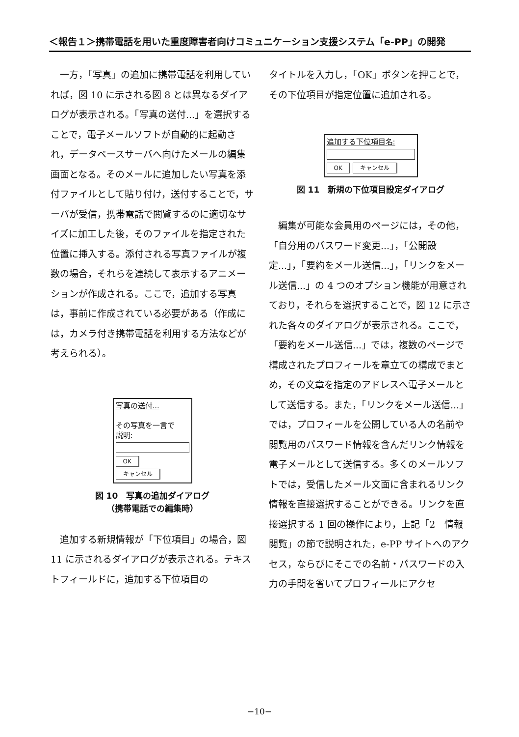＜報告１＞携帯電話を用いた重度障害者向けコミュニケーション支援システム「e-PP」の開発
一方，「写真」の追加に携帯電話を利用していれば，図 10 に示される図 8 とは異なるダイアログが表示される。「写真の送付...」を選択することで，電子メールソフトが自動的に起動され，データベースサーバへ向けたメールの編集画面となる。そのメールに追加したい写真を添付ファイルとして貼り付け，送付することで，サーバが受信，携帯電話で閲覧するのに適切なサイズに加工した後，そのファイルを指定された位置に挿入する。添付される写真ファイルが複数の場合，それらを連続して表示するアニメーションが作成される。ここで，追加する写真は，事前に作成されている必要がある（作成には，カメラ付き携帯電話を利用する方法などが考えられる）。
写真の送付...
その写真を一言で
説明:
OK
キャンセル
図 10　写真の追加ダイアログ
（携帯電話での編集時）
追加する新規情報が「下位項目」の場合，図 11 に示されるダイアログが表示される。テキストフィールドに，追加する下位項目の
タイトルを入力し，「OK」ボタンを押ことで，その下位項目が指定位置に追加される。
追加する下位項目名:
OK キャンセル
図 11　新規の下位項目設定ダイアログ
編集が可能な会員用のページには，その他，「自分用のパスワード変更...」，「公開設定...」，「要約をメール送信...」，「リンクをメール送信...」の 4 つのオプション機能が用意されており，それらを選択することで，図 12 に示された各々のダイアログが表示される。ここで，「要約をメール送信...」では，複数のページで構成されたプロフィールを章立ての構成でまとめ，その文章を指定のアドレスへ電子メールとして送信する。また，「リンクをメール送信...」では，プロフィールを公開している人の名前や閲覧用のパスワード情報を含んだリンク情報を電子メールとして送信する。多くのメールソフトでは，受信したメール文面に含まれるリンク情報を直接選択することができる。リンクを直接選択する 1 回の操作により，上記「2　情報閲覧」の節で説明された，e-PP サイトへのアクセス，ならびにそこでの名前・パスワードの入力の手間を省いてプロフィールにアクセ
−10−